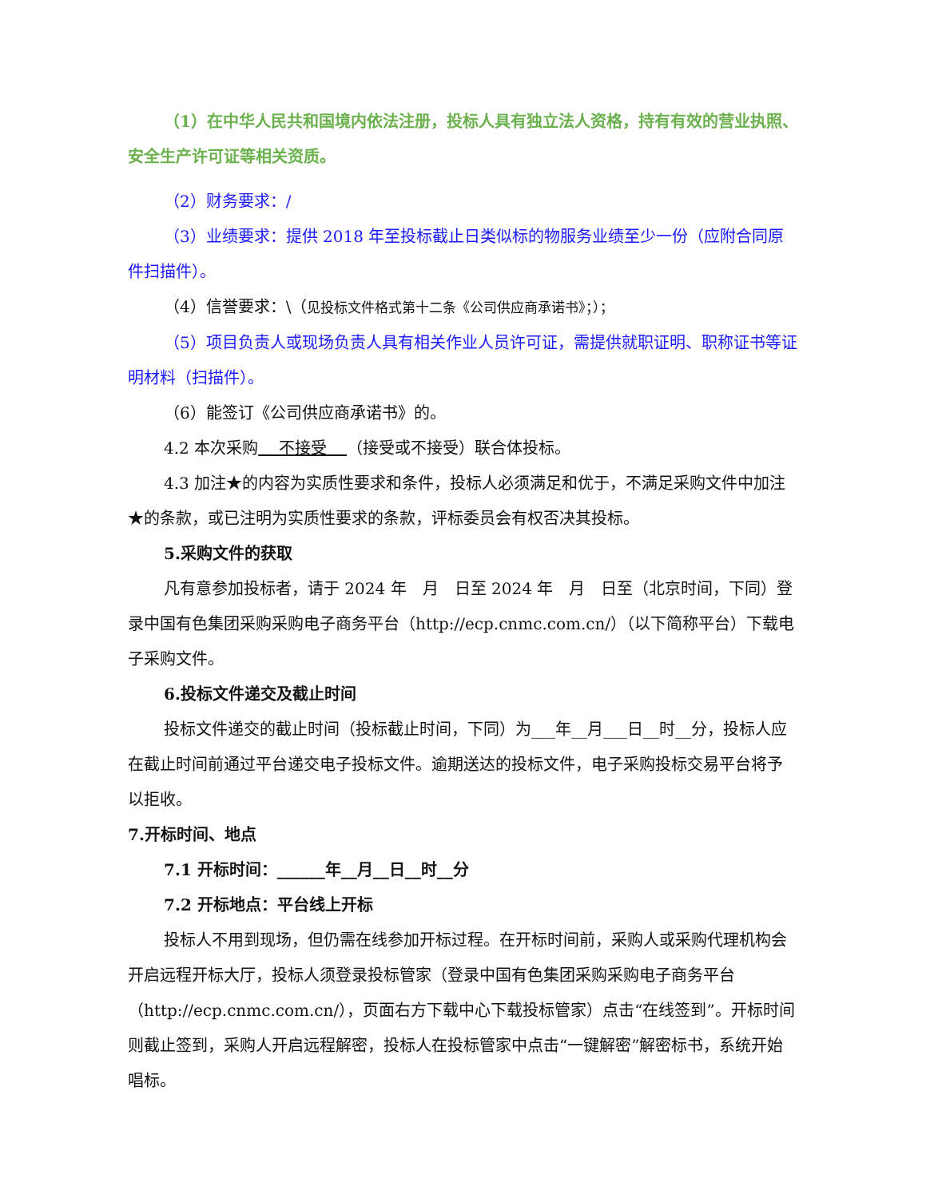（1）在中华人民共和国境内依法注册，投标人具有独立法人资格，持有有效的营业执照、安全生产许可证等相关资质。
（2）财务要求：/
（3）业绩要求：提供 2018 年至投标截止日类似标的物服务业绩至少一份（应附合同原件扫描件）。
（4）信誉要求：\（见投标文件格式第十二条《公司供应商承诺书》；）；
（5）项目负责人或现场负责人具有相关作业人员许可证，需提供就职证明、职称证书等证明材料（扫描件）。
（6）能签订《公司供应商承诺书》的。
4.2 本次采购 不接受 （接受或不接受）联合体投标。
4.3 加注★的内容为实质性要求和条件，投标人必须满足和优于，不满足采购文件中加注★的条款，或已注明为实质性要求的条款，评标委员会有权否决其投标。
5.采购文件的获取
凡有意参加投标者，请于 2024 年　月　日至 2024 年　月　日至（北京时间，下同）登录中国有色集团采购采购电子商务平台（http://ecp.cnmc.com.cn/）（以下简称平台）下载电子采购文件。
6.投标文件递交及截止时间
投标文件递交的截止时间（投标截止时间，下同）为___年__月___日__时__分，投标人应在截止时间前通过平台递交电子投标文件。逾期送达的投标文件，电子采购投标交易平台将予以拒收。
7.开标时间、地点
7.1 开标时间：______年__月__日__时__分
7.2 开标地点：平台线上开标
投标人不用到现场，但仍需在线参加开标过程。在开标时间前，采购人或采购代理机构会开启远程开标大厅，投标人须登录投标管家（登录中国有色集团采购采购电子商务平台（http://ecp.cnmc.com.cn/），页面右方下载中心下载投标管家）点击“在线签到”。开标时间则截止签到，采购人开启远程解密，投标人在投标管家中点击“一键解密”解密标书，系统开始唱标。